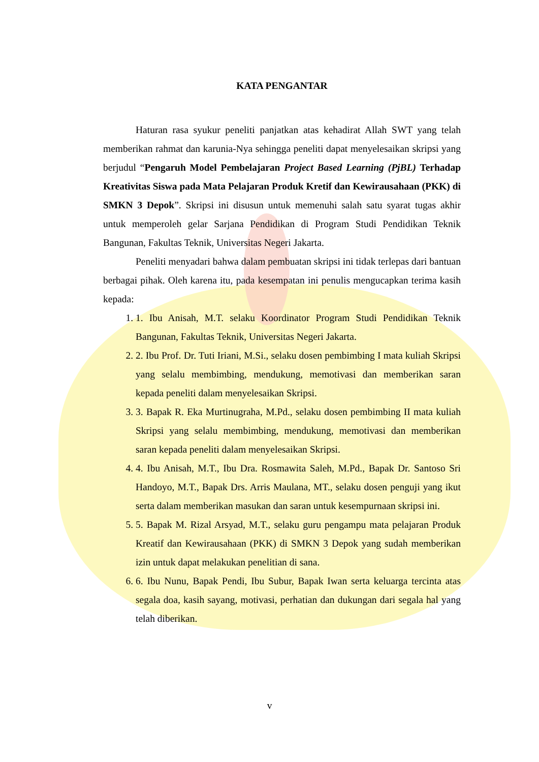KATA PENGANTAR
Haturan rasa syukur peneliti panjatkan atas kehadirat Allah SWT yang telah memberikan rahmat dan karunia-Nya sehingga peneliti dapat menyelesaikan skripsi yang berjudul “Pengaruh Model Pembelajaran Project Based Learning (PjBL) Terhadap Kreativitas Siswa pada Mata Pelajaran Produk Kretif dan Kewirausahaan (PKK) di SMKN 3 Depok”. Skripsi ini disusun untuk memenuhi salah satu syarat tugas akhir untuk memperoleh gelar Sarjana Pendidikan di Program Studi Pendidikan Teknik Bangunan, Fakultas Teknik, Universitas Negeri Jakarta.
Peneliti menyadari bahwa dalam pembuatan skripsi ini tidak terlepas dari bantuan berbagai pihak. Oleh karena itu, pada kesempatan ini penulis mengucapkan terima kasih kepada:
1. 1. Ibu Anisah, M.T. selaku Koordinator Program Studi Pendidikan Teknik Bangunan, Fakultas Teknik, Universitas Negeri Jakarta.
2. 2. Ibu Prof. Dr. Tuti Iriani, M.Si., selaku dosen pembimbing I mata kuliah Skripsi yang selalu membimbing, mendukung, memotivasi dan memberikan saran kepada peneliti dalam menyelesaikan Skripsi.
3. 3. Bapak R. Eka Murtinugraha, M.Pd., selaku dosen pembimbing II mata kuliah Skripsi yang selalu membimbing, mendukung, memotivasi dan memberikan saran kepada peneliti dalam menyelesaikan Skripsi.
4. 4. Ibu Anisah, M.T., Ibu Dra. Rosmawita Saleh, M.Pd., Bapak Dr. Santoso Sri Handoyo, M.T., Bapak Drs. Arris Maulana, MT., selaku dosen penguji yang ikut serta dalam memberikan masukan dan saran untuk kesempurnaan skripsi ini.
5. 5. Bapak M. Rizal Arsyad, M.T., selaku guru pengampu mata pelajaran Produk Kreatif dan Kewirausahaan (PKK) di SMKN 3 Depok yang sudah memberikan izin untuk dapat melakukan penelitian di sana.
6. 6. Ibu Nunu, Bapak Pendi, Ibu Subur, Bapak Iwan serta keluarga tercinta atas segala doa, kasih sayang, motivasi, perhatian dan dukungan dari segala hal yang telah diberikan.
v